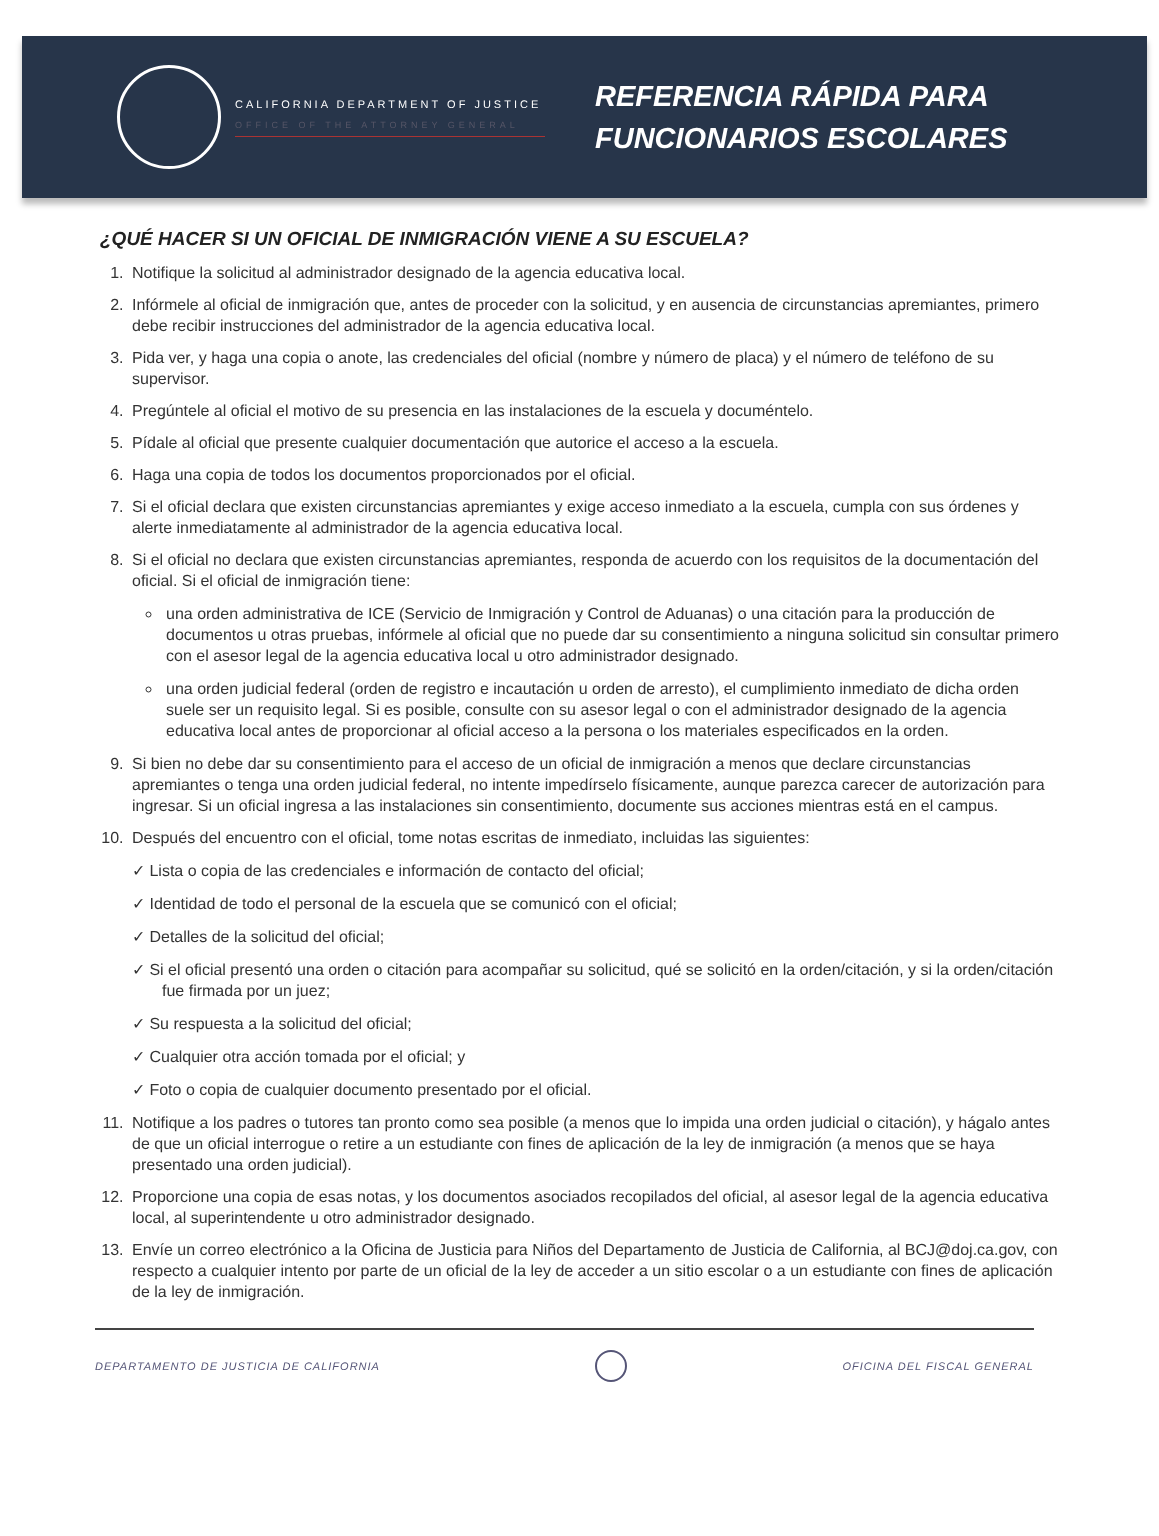CALIFORNIA DEPARTMENT OF JUSTICE
OFFICE OF THE ATTORNEY GENERAL
REFERENCIA RÁPIDA PARA
FUNCIONARIOS ESCOLARES
¿QUÉ HACER SI UN OFICIAL DE INMIGRACIÓN VIENE A SU ESCUELA?
1. Notifique la solicitud al administrador designado de la agencia educativa local.
2. Infórmele al oficial de inmigración que, antes de proceder con la solicitud, y en ausencia de circunstancias apremiantes, primero debe recibir instrucciones del administrador de la agencia educativa local.
3. Pida ver, y haga una copia o anote, las credenciales del oficial (nombre y número de placa) y el número de teléfono de su supervisor.
4. Pregúntele al oficial el motivo de su presencia en las instalaciones de la escuela y documéntelo.
5. Pídale al oficial que presente cualquier documentación que autorice el acceso a la escuela.
6. Haga una copia de todos los documentos proporcionados por el oficial.
7. Si el oficial declara que existen circunstancias apremiantes y exige acceso inmediato a la escuela, cumpla con sus órdenes y alerte inmediatamente al administrador de la agencia educativa local.
8. Si el oficial no declara que existen circunstancias apremiantes, responda de acuerdo con los requisitos de la documentación del oficial. Si el oficial de inmigración tiene:
una orden administrativa de ICE (Servicio de Inmigración y Control de Aduanas) o una citación para la producción de documentos u otras pruebas, infórmele al oficial que no puede dar su consentimiento a ninguna solicitud sin consultar primero con el asesor legal de la agencia educativa local u otro administrador designado.
una orden judicial federal (orden de registro e incautación u orden de arresto), el cumplimiento inmediato de dicha orden suele ser un requisito legal. Si es posible, consulte con su asesor legal o con el administrador designado de la agencia educativa local antes de proporcionar al oficial acceso a la persona o los materiales especificados en la orden.
9. Si bien no debe dar su consentimiento para el acceso de un oficial de inmigración a menos que declare circunstancias apremiantes o tenga una orden judicial federal, no intente impedírselo físicamente, aunque parezca carecer de autorización para ingresar. Si un oficial ingresa a las instalaciones sin consentimiento, documente sus acciones mientras está en el campus.
10. Después del encuentro con el oficial, tome notas escritas de inmediato, incluidas las siguientes:
✓ Lista o copia de las credenciales e información de contacto del oficial;
✓ Identidad de todo el personal de la escuela que se comunicó con el oficial;
✓ Detalles de la solicitud del oficial;
✓ Si el oficial presentó una orden o citación para acompañar su solicitud, qué se solicitó en la orden/citación, y si la orden/citación fue firmada por un juez;
✓ Su respuesta a la solicitud del oficial;
✓ Cualquier otra acción tomada por el oficial; y
✓ Foto o copia de cualquier documento presentado por el oficial.
11. Notifique a los padres o tutores tan pronto como sea posible (a menos que lo impida una orden judicial o citación), y hágalo antes de que un oficial interrogue o retire a un estudiante con fines de aplicación de la ley de inmigración (a menos que se haya presentado una orden judicial).
12. Proporcione una copia de esas notas, y los documentos asociados recopilados del oficial, al asesor legal de la agencia educativa local, al superintendente u otro administrador designado.
13. Envíe un correo electrónico a la Oficina de Justicia para Niños del Departamento de Justicia de California, al BCJ@doj.ca.gov, con respecto a cualquier intento por parte de un oficial de la ley de acceder a un sitio escolar o a un estudiante con fines de aplicación de la ley de inmigración.
DEPARTAMENTO DE JUSTICIA DE CALIFORNIA OFICINA DEL FISCAL GENERAL